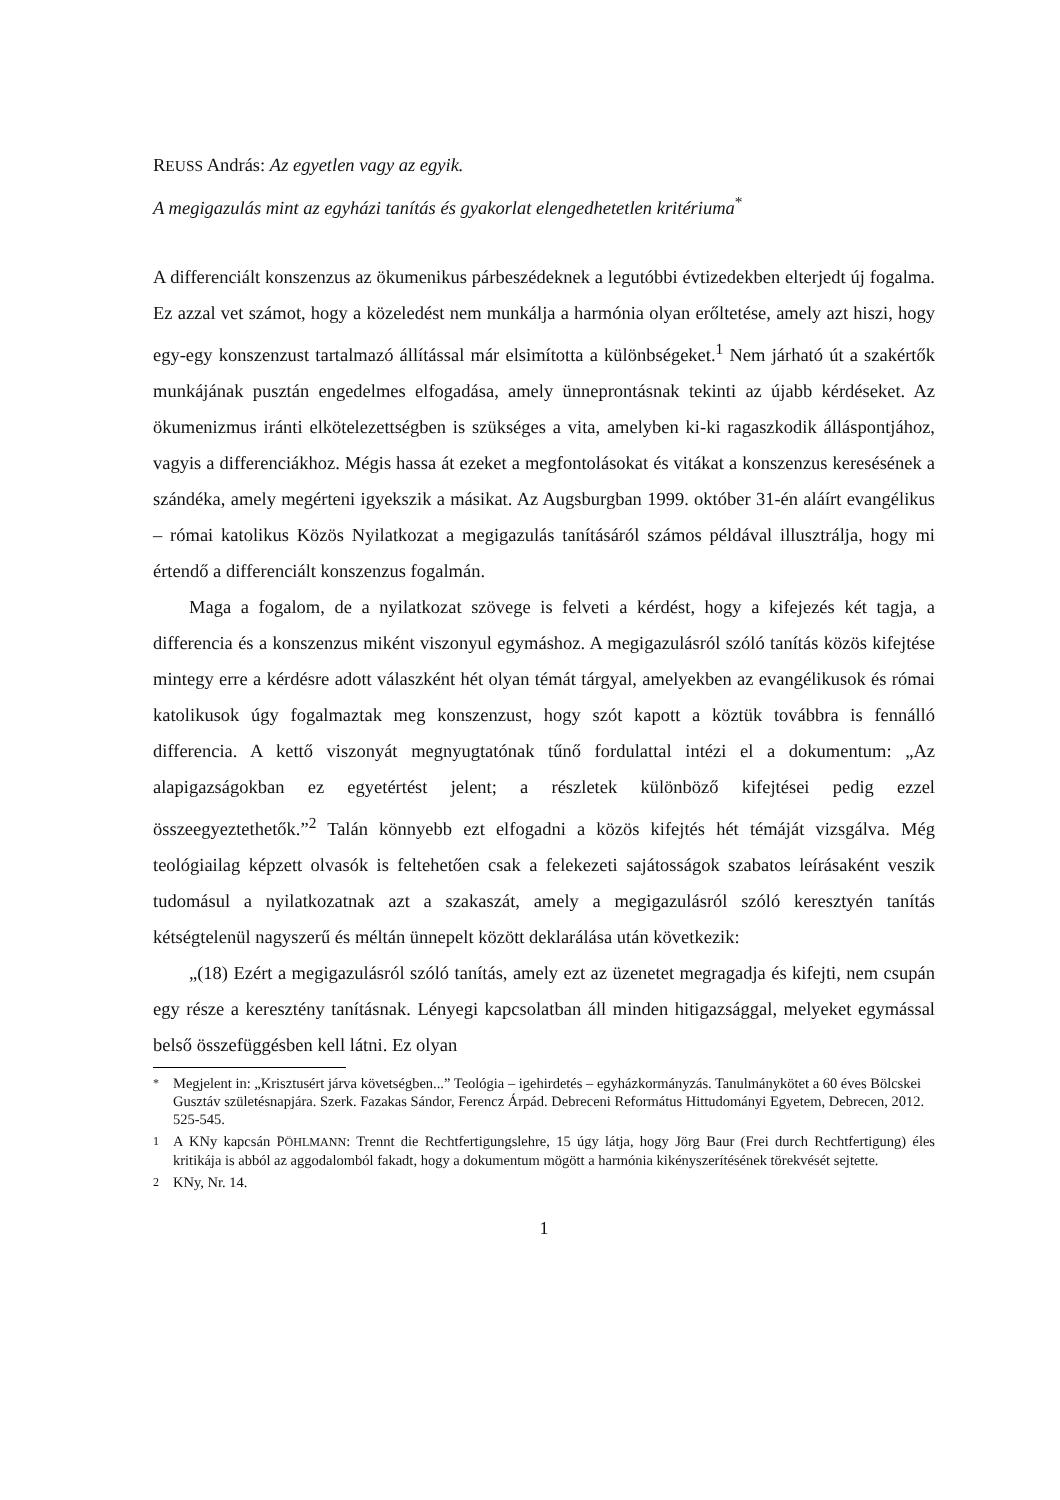REUSS András: Az egyetlen vagy az egyik.
A megigazulás mint az egyházi tanítás és gyakorlat elengedhetetlen kritériuma<sup>*</sup>
A differenciált konszenzus az ökumenikus párbeszédeknek a legutóbbi évtizedekben elterjedt új fogalma. Ez azzal vet számot, hogy a közeledést nem munkálja a harmónia olyan erőltetése, amely azt hiszi, hogy egy-egy konszenzust tartalmazó állítással már elsimította a különbségeket.<sup>1</sup> Nem járható út a szakértők munkájának pusztán engedelmes elfogadása, amely ünneprontásnak tekinti az újabb kérdéseket. Az ökumenizmus iránti elkötelezettségben is szükséges a vita, amelyben ki-ki ragaszkodik álláspontjához, vagyis a differenciákhoz. Mégis hassa át ezeket a megfontolásokat és vitákat a konszenzus keresésének a szándéka, amely megérteni igyekszik a másikat. Az Augsburgban 1999. október 31-én aláírt evangélikus – római katolikus Közös Nyilatkozat a megigazulás tanításáról számos példával illusztrálja, hogy mi értendő a differenciált konszenzus fogalmán.
Maga a fogalom, de a nyilatkozat szövege is felveti a kérdést, hogy a kifejezés két tagja, a differencia és a konszenzus miként viszonyul egymáshoz. A megigazulásról szóló tanítás közös kifejtése mintegy erre a kérdésre adott válaszként hét olyan témát tárgyal, amelyekben az evangélikusok és római katolikusok úgy fogalmaztak meg konszenzust, hogy szót kapott a köztük továbbra is fennálló differencia. A kettő viszonyát megnyugtatónak tűnő fordulattal intézi el a dokumentum: „Az alapigazságokban ez egyetértést jelent; a részletek különböző kifejtései pedig ezzel összeegyeztethetők.”<sup>2</sup> Talán könnyebb ezt elfogadni a közös kifejtés hét témáját vizsgálva. Még teológiailag képzett olvasók is feltehetően csak a felekezeti sajátosságok szabatos leírásaként veszik tudomásul a nyilatkozatnak azt a szakaszát, amely a megigazulásról szóló keresztyén tanítás kétségtelenül nagyszerű és méltán ünnepelt között deklarálása után következik:
„(18) Ezért a megigazulásról szóló tanítás, amely ezt az üzenetet megragadja és kifejti, nem csupán egy része a keresztény tanításnak. Lényegi kapcsolatban áll minden hitigazsággal, melyeket egymással belső összefüggésben kell látni. Ez olyan
<sup>*</sup> Megjelent in: „Krisztusért járva követségben...” Teológia – igehirdetés – egyházkormányzás. Tanulmánykötet a 60 éves Bölcskei Gusztáv születésnapjára. Szerk. Fazakas Sándor, Ferencz Árpád. Debreceni Református Hittudományi Egyetem, Debrecen, 2012. 525-545.
<sup>1</sup> A KNy kapcsán PÖHLMANN: Trennt die Rechtfertigungslehre, 15 úgy látja, hogy Jörg Baur (Frei durch Rechtfertigung) éles kritikája is abból az aggodalomból fakadt, hogy a dokumentum mögött a harmónia kikényszerítésének törekvését sejtette.
<sup>2</sup> KNy, Nr. 14.
1